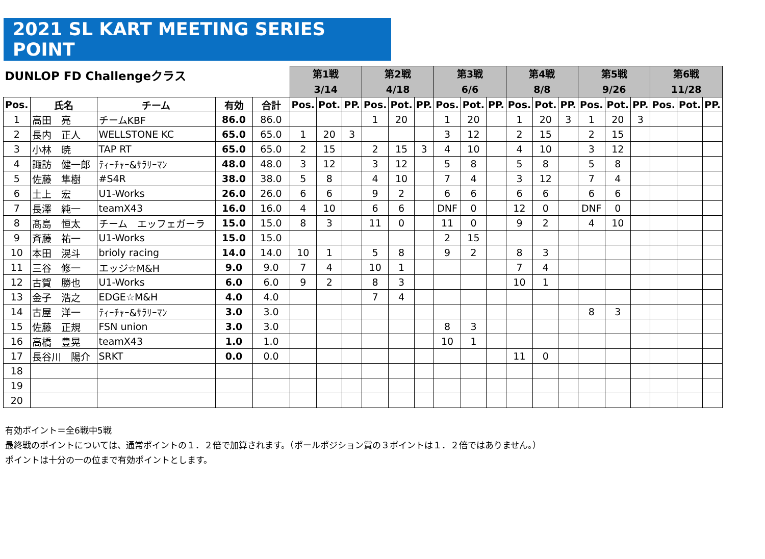2021 SL KART MEETING SERIES POINT
| DUNLOP FD Challengeクラス | | | | | 第1戦 3/14 | | | 第2戦 4/18 | | | 第3戦 6/6 | | | 第4戦 8/8 | | | 第5戦 9/26 | | | 第6戦 11/28 | | |
| Pos. | 氏名 | チーム | 有効 | 合計 | Pos. | Pot. | PP. | Pos. | Pot. | PP. | Pos. | Pot. | PP. | Pos. | Pot. | PP. | Pos. | Pot. | PP. | Pos. | Pot. | PP. |
| 1 | 高田 亮 | チームKBF | 86.0 | 86.0 | | | | 1 | 20 | | 1 | 20 | | 1 | 20 | 3 | 1 | 20 | 3 | | | |
| 2 | 長内 正人 | WELLSTONE KC | 65.0 | 65.0 | 1 | 20 | 3 | | | | 3 | 12 | | 2 | 15 | | 2 | 15 | | | | |
| 3 | 小林 暁 | TAP RT | 65.0 | 65.0 | 2 | 15 | | 2 | 15 | 3 | 4 | 10 | | 4 | 10 | | 3 | 12 | | | | |
| 4 | 諏訪 健一郎 | ﾃｨｰﾁｬｰ&ｻﾗﾘｰﾏﾝ | 48.0 | 48.0 | 3 | 12 | | 3 | 12 | | 5 | 8 | | 5 | 8 | | 5 | 8 | | | | |
| 5 | 佐藤 隼樹 | #S4R | 38.0 | 38.0 | 5 | 8 | | 4 | 10 | | 7 | 4 | | 3 | 12 | | 7 | 4 | | | | |
| 6 | 土上 宏 | U1-Works | 26.0 | 26.0 | 6 | 6 | | 9 | 2 | | 6 | 6 | | 6 | 6 | | 6 | 6 | | | | |
| 7 | 長澤 純一 | teamX43 | 16.0 | 16.0 | 4 | 10 | | 6 | 6 | | DNF | 0 | | 12 | 0 | | DNF | 0 | | | | |
| 8 | 髙島 恒太 | チーム エッフェガーラ | 15.0 | 15.0 | 8 | 3 | | 11 | 0 | | 11 | 0 | | 9 | 2 | | 4 | 10 | | | | |
| 9 | 斉藤 祐一 | U1-Works | 15.0 | 15.0 | | | | | | | 2 | 15 | | | | | | | | | | |
| 10 | 本田 滉斗 | brioly racing | 14.0 | 14.0 | 10 | 1 | | 5 | 8 | | 9 | 2 | | 8 | 3 | | | | | | | |
| 11 | 三谷 修一 | エッジ☆M&H | 9.0 | 9.0 | 7 | 4 | | 10 | 1 | | | | | 7 | 4 | | | | | | | |
| 12 | 古賀 勝也 | U1-Works | 6.0 | 6.0 | 9 | 2 | | 8 | 3 | | | | | 10 | 1 | | | | | | | |
| 13 | 金子 浩之 | EDGE☆M&H | 4.0 | 4.0 | | | | 7 | 4 | | | | | | | | | | | | | |
| 14 | 古屋 洋一 | ﾃｨｰﾁｬｰ&ｻﾗﾘｰﾏﾝ | 3.0 | 3.0 | | | | | | | | | | | | | 8 | 3 | | | | |
| 15 | 佐藤 正規 | FSN union | 3.0 | 3.0 | | | | | | | 8 | 3 | | | | | | | | | | |
| 16 | 高橋 豊晃 | teamX43 | 1.0 | 1.0 | | | | | | | 10 | 1 | | | | | | | | | | |
| 17 | 長谷川 陽介 | SRKT | 0.0 | 0.0 | | | | | | | | | | 11 | 0 | | | | | | | |
| 18 | | | | | | | | | | | | | | | | | | | | | | |
| 19 | | | | | | | | | | | | | | | | | | | | | | |
| 20 | | | | | | | | | | | | | | | | | | | | | | |
有効ポイント＝全6戦中5戦
最終戦のポイントについては、通常ポイントの１．２倍で加算されます。（ポールポジション賞の３ポイントは１．２倍ではありません。）
ポイントは十分の一の位まで有効ポイントとします。